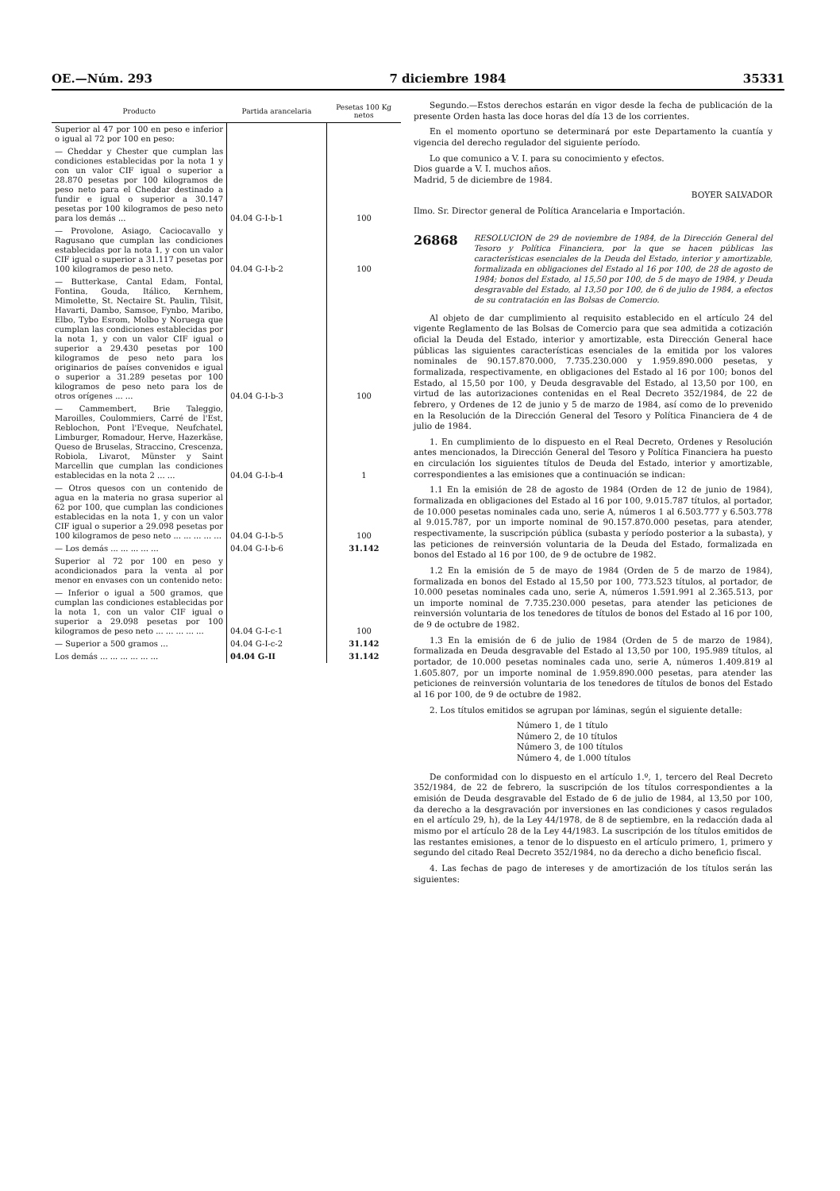OE.—Núm. 293 7 diciembre 1984 35331
| Producto | Partida arancelaria | Pesetas 100 Kg netos |
| --- | --- | --- |
| Superior al 47 por 100 en peso e inferior o igual al 72 por 100 en peso: | | |
| — Cheddar y Chester que cumplan las condiciones establecidas por la nota 1 y con un valor CIF igual o superior a 28.870 pesetas por 100 kilogramos de peso neto para el Cheddar destinado a fundir e igual o superior a 30.147 pesetas por 100 kilogramos de peso neto para los demás ... | 04.04 G-I-b-1 | 100 |
| — Provolone, Asiago, Caciocavallo y Ragusano que cumplan las condiciones establecidas por la nota 1, y con un valor CIF igual o superior a 31.117 pesetas por 100 kilogramos de peso neto. | 04.04 G-I-b-2 | 100 |
| — Butterkase, Cantal Edam, Fontal, Fontina, Gouda, Itálico, Kernhem, Mimolette, St. Nectaire St. Paulin, Tilsit, Havarti, Dambo, Samsoe, Fynbo, Maribo, Elbo, Tybo Esrom, Molbo y Noruega que cumplan las condiciones establecidas por la nota 1, y con un valor CIF igual o superior a 29.430 pesetas por 100 kilogramos de peso neto para los originarios de países convenidos e igual o superior a 31.289 pesetas por 100 kilogramos de peso neto para los de otros orígenes ... ... | 04.04 G-I-b-3 | 100 |
| — Cammembert, Brie Taleggio, Maroilles, Coulommiers, Carré de l'Est, Reblochon, Pont l'Eveque, Neufchatel, Limburger, Romadour, Herve, Hazerkäse, Queso de Bruselas, Straccino, Crescenza, Robiola, Livarot, Münster y Saint Marcellin que cumplan las condiciones establecidas en la nota 2 ... ... | 04.04 G-I-b-4 | 1 |
| — Otros quesos con un contenido de agua en la materia no grasa superior al 62 por 100, que cumplan las condiciones establecidas en la nota 1, y con un valor CIF igual o superior a 29.098 pesetas por 100 kilogramos de peso neto ... ... ... ... ... | 04.04 G-I-b-5 | 100 |
| — Los demás ... ... ... ... ... | 04.04 G-I-b-6 | 31.142 |
| Superior al 72 por 100 en peso y acondicionados para la venta al por menor en envases con un contenido neto: | | |
| — Inferior o igual a 500 gramos, que cumplan las condiciones establecidas por la nota 1, con un valor CIF igual o superior a 29.098 pesetas por 100 kilogramos de peso neto ... ... ... ... ... | 04.04 G-I-c-1 | 100 |
| — Superior a 500 gramos ... | 04.04 G-I-c-2 | 31.142 |
| Los demás ... ... ... ... ... ... | 04.04 G-II | 31.142 |
Segundo.—Estos derechos estarán en vigor desde la fecha de publicación de la presente Orden hasta las doce horas del día 13 de los corrientes.
En el momento oportuno se determinará por este Departamento la cuantía y vigencia del derecho regulador del siguiente período.
Lo que comunico a V. I. para su conocimiento y efectos.
Dios guarde a V. I. muchos años.
Madrid, 5 de diciembre de 1984.
BOYER SALVADOR
Ilmo. Sr. Director general de Política Arancelaria e Importación.
26868 RESOLUCION de 29 de noviembre de 1984, de la Dirección General del Tesoro y Política Financiera, por la que se hacen públicas las características esenciales de la Deuda del Estado, interior y amortizable, formalizada en obligaciones del Estado al 16 por 100, de 28 de agosto de 1984; bonos del Estado, al 15,50 por 100, de 5 de mayo de 1984, y Deuda desgravable del Estado, al 13,50 por 100, de 6 de julio de 1984, a efectos de su contratación en las Bolsas de Comercio.
Al objeto de dar cumplimiento al requisito establecido en el artículo 24 del vigente Reglamento de las Bolsas de Comercio para que sea admitida a cotización oficial la Deuda del Estado, interior y amortizable, esta Dirección General hace públicas las siguientes características esenciales de la emitida por los valores nominales de 90.157.870.000, 7.735.230.000 y 1.959.890.000 pesetas, y formalizada, respectivamente, en obligaciones del Estado al 16 por 100; bonos del Estado, al 15,50 por 100, y Deuda desgravable del Estado, al 13,50 por 100, en virtud de las autorizaciones contenidas en el Real Decreto 352/1984, de 22 de febrero, y Ordenes de 12 de junio y 5 de marzo de 1984, así como de lo prevenido en la Resolución de la Dirección General del Tesoro y Política Financiera de 4 de julio de 1984.
1. En cumplimiento de lo dispuesto en el Real Decreto, Ordenes y Resolución antes mencionados, la Dirección General del Tesoro y Política Financiera ha puesto en circulación los siguientes títulos de Deuda del Estado, interior y amortizable, correspondientes a las emisiones que a continuación se indican:
1.1 En la emisión de 28 de agosto de 1984 (Orden de 12 de junio de 1984), formalizada en obligaciones del Estado al 16 por 100, 9.015.787 títulos, al portador, de 10.000 pesetas nominales cada uno, serie A, números 1 al 6.503.777 y 6.503.778 al 9.015.787, por un importe nominal de 90.157.870.000 pesetas, para atender, respectivamente, la suscripción pública (subasta y período posterior a la subasta), y las peticiones de reinversión voluntaria de la Deuda del Estado, formalizada en bonos del Estado al 16 por 100, de 9 de octubre de 1982.
1.2 En la emisión de 5 de mayo de 1984 (Orden de 5 de marzo de 1984), formalizada en bonos del Estado al 15,50 por 100, 773.523 títulos, al portador, de 10.000 pesetas nominales cada uno, serie A, números 1.591.991 al 2.365.513, por un importe nominal de 7.735.230.000 pesetas, para atender las peticiones de reinversión voluntaria de los tenedores de títulos de bonos del Estado al 16 por 100, de 9 de octubre de 1982.
1.3 En la emisión de 6 de julio de 1984 (Orden de 5 de marzo de 1984), formalizada en Deuda desgravable del Estado al 13,50 por 100, 195.989 títulos, al portador, de 10.000 pesetas nominales cada uno, serie A, números 1.409.819 al 1.605.807, por un importe nominal de 1.959.890.000 pesetas, para atender las peticiones de reinversión voluntaria de los tenedores de títulos de bonos del Estado al 16 por 100, de 9 de octubre de 1982.
2. Los títulos emitidos se agrupan por láminas, según el siguiente detalle:
Número 1, de 1 título
Número 2, de 10 títulos
Número 3, de 100 títulos
Número 4, de 1.000 títulos
De conformidad con lo dispuesto en el artículo 1.º, 1, tercero del Real Decreto 352/1984, de 22 de febrero, la suscripción de los títulos correspondientes a la emisión de Deuda desgravable del Estado de 6 de julio de 1984, al 13,50 por 100, da derecho a la desgravación por inversiones en las condiciones y casos regulados en el artículo 29, h), de la Ley 44/1978, de 8 de septiembre, en la redacción dada al mismo por el artículo 28 de la Ley 44/1983. La suscripción de los títulos emitidos de las restantes emisiones, a tenor de lo dispuesto en el artículo primero, 1, primero y segundo del citado Real Decreto 352/1984, no da derecho a dicho beneficio fiscal.
4. Las fechas de pago de intereses y de amortización de los títulos serán las siguientes: